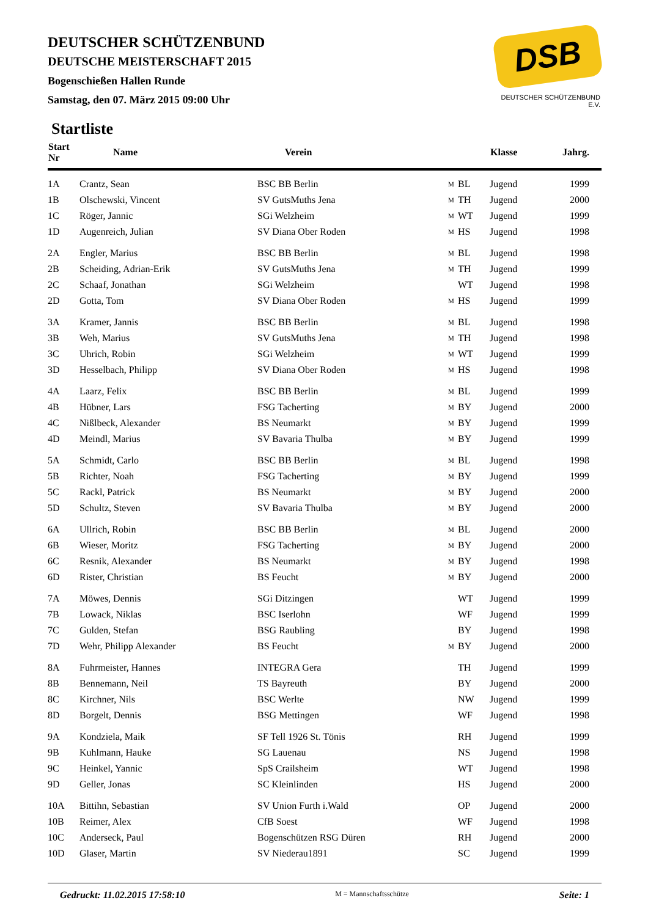DSB
DEUTSCHER SCHÜTZENBUND E.V.
DEUTSCHER SCHÜTZENBUND
DEUTSCHE MEISTERSCHAFT 2015
Bogenschießen Hallen Runde
Samstag, den 07. März 2015 09:00 Uhr
Startliste
| Start Nr | Name | Verein | | | Klasse | Jahrg. |
| --- | --- | --- | --- | --- | --- | --- |
| 1A | Crantz, Sean | BSC BB Berlin | M | BL | Jugend | 1999 |
| 1B | Olschewski, Vincent | SV GutsMuths Jena | M | TH | Jugend | 2000 |
| 1C | Röger, Jannic | SGi Welzheim | M | WT | Jugend | 1999 |
| 1D | Augenreich, Julian | SV Diana Ober Roden | M | HS | Jugend | 1998 |
| 2A | Engler, Marius | BSC BB Berlin | M | BL | Jugend | 1998 |
| 2B | Scheiding, Adrian-Erik | SV GutsMuths Jena | M | TH | Jugend | 1999 |
| 2C | Schaaf, Jonathan | SGi Welzheim | | WT | Jugend | 1998 |
| 2D | Gotta, Tom | SV Diana Ober Roden | M | HS | Jugend | 1999 |
| 3A | Kramer, Jannis | BSC BB Berlin | M | BL | Jugend | 1998 |
| 3B | Weh, Marius | SV GutsMuths Jena | M | TH | Jugend | 1998 |
| 3C | Uhrich, Robin | SGi Welzheim | M | WT | Jugend | 1999 |
| 3D | Hesselbach, Philipp | SV Diana Ober Roden | M | HS | Jugend | 1998 |
| 4A | Laarz, Felix | BSC BB Berlin | M | BL | Jugend | 1999 |
| 4B | Hübner, Lars | FSG Tacherting | M | BY | Jugend | 2000 |
| 4C | Nißlbeck, Alexander | BS Neumarkt | M | BY | Jugend | 1999 |
| 4D | Meindl, Marius | SV Bavaria Thulba | M | BY | Jugend | 1999 |
| 5A | Schmidt, Carlo | BSC BB Berlin | M | BL | Jugend | 1998 |
| 5B | Richter, Noah | FSG Tacherting | M | BY | Jugend | 1999 |
| 5C | Rackl, Patrick | BS Neumarkt | M | BY | Jugend | 2000 |
| 5D | Schultz, Steven | SV Bavaria Thulba | M | BY | Jugend | 2000 |
| 6A | Ullrich, Robin | BSC BB Berlin | M | BL | Jugend | 2000 |
| 6B | Wieser, Moritz | FSG Tacherting | M | BY | Jugend | 2000 |
| 6C | Resnik, Alexander | BS Neumarkt | M | BY | Jugend | 1998 |
| 6D | Rister, Christian | BS Feucht | M | BY | Jugend | 2000 |
| 7A | Möwes, Dennis | SGi Ditzingen | | WT | Jugend | 1999 |
| 7B | Lowack, Niklas | BSC Iserlohn | | WF | Jugend | 1999 |
| 7C | Gulden, Stefan | BSG Raubling | | BY | Jugend | 1998 |
| 7D | Wehr, Philipp Alexander | BS Feucht | M | BY | Jugend | 2000 |
| 8A | Fuhrmeister, Hannes | INTEGRA Gera | | TH | Jugend | 1999 |
| 8B | Bennemann, Neil | TS Bayreuth | | BY | Jugend | 2000 |
| 8C | Kirchner, Nils | BSC Werlte | | NW | Jugend | 1999 |
| 8D | Borgelt, Dennis | BSG Mettingen | | WF | Jugend | 1998 |
| 9A | Kondziela, Maik | SF Tell 1926 St. Tönis | | RH | Jugend | 1999 |
| 9B | Kuhlmann, Hauke | SG Lauenau | | NS | Jugend | 1998 |
| 9C | Heinkel, Yannic | SpS Crailsheim | | WT | Jugend | 1998 |
| 9D | Geller, Jonas | SC Kleinlinden | | HS | Jugend | 2000 |
| 10A | Bittihn, Sebastian | SV Union Furth i.Wald | | OP | Jugend | 2000 |
| 10B | Reimer, Alex | CfB Soest | | WF | Jugend | 1998 |
| 10C | Anderseck, Paul | Bogenschützen RSG Düren | | RH | Jugend | 2000 |
| 10D | Glaser, Martin | SV Niederau1891 | | SC | Jugend | 1999 |
Gedruckt: 11.02.2015 17:58:10 M = Mannschaftsschütze Seite: 1